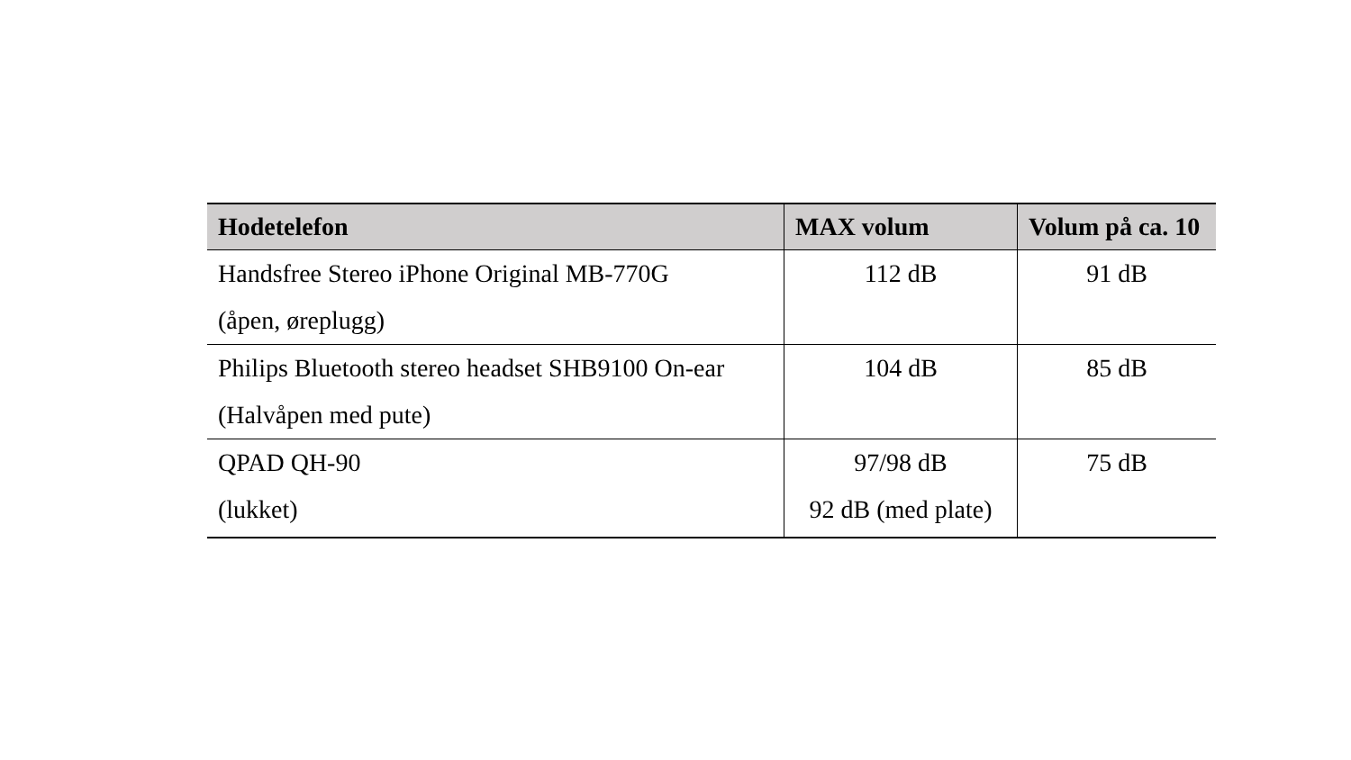| Hodetelefon | MAX volum | Volum på ca. 10 |
| --- | --- | --- |
| Handsfree Stereo iPhone Original MB-770G (åpen, øreplugg) | 112 dB | 91 dB |
| Philips Bluetooth stereo headset SHB9100 On-ear (Halvåpen med pute) | 104 dB | 85 dB |
| QPAD QH-90 (lukket) | 97/98 dB 92 dB (med plate) | 75 dB |